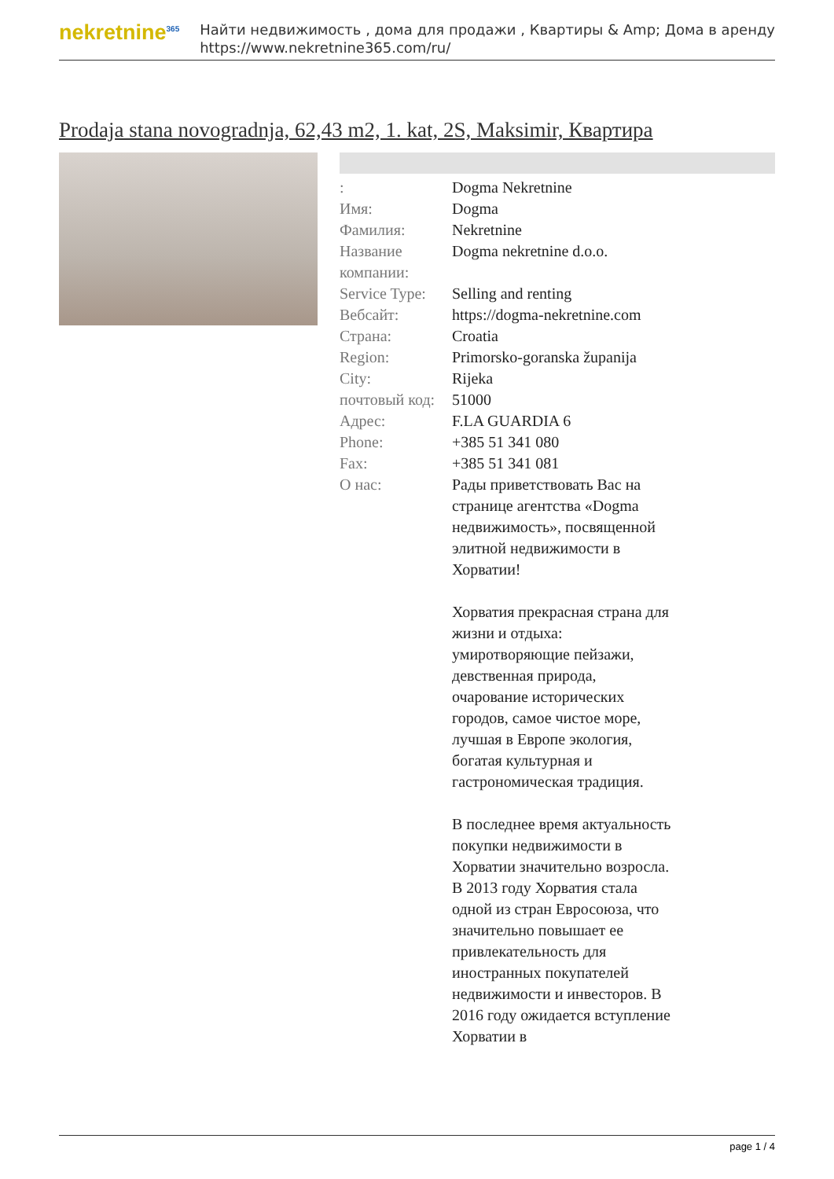nekretnine<sup>365</sup>
Найти недвижимость , дома для продажи , Квартиры & Amp; Дома в аренду
https://www.nekretnine365.com/ru/
Prodaja stana novogradnja, 62,43 m2, 1. kat, 2S, Maksimir, Квартира
| : | Dogma Nekretnine |
| Имя: | Dogma |
| Фамилия: | Nekretnine |
| Название компании: | Dogma nekretnine d.o.o. |
| Service Type: | Selling and renting |
| Вебсайт: | https://dogma-nekretnine.com |
| Страна: | Croatia |
| Region: | Primorsko-goranska županija |
| City: | Rijeka |
| почтовый код: | 51000 |
| Адрес: | F.LA GUARDIA 6 |
| Phone: | +385 51 341 080 |
| Fax: | +385 51 341 081 |
| О нас: | Рады приветствовать Вас на странице агентства «Dogma недвижимость», посвященной элитной недвижимости в Хорватии! Хорватия прекрасная страна для жизни и отдыха: умиротворяющие пейзажи, девственная природа, очарование исторических городов, самое чистое море, лучшая в Европе экология, богатая культурная и гастрономическая традиция. В последнее время актуальность покупки недвижимости в Хорватии значительно возросла. В 2013 году Хорватия стала одной из стран Евросоюза, что значительно повышает ее привлекательность для иностранных покупателей недвижимости и инвесторов. В 2016 году ожидается вступление Хорватии в |
page 1 / 4